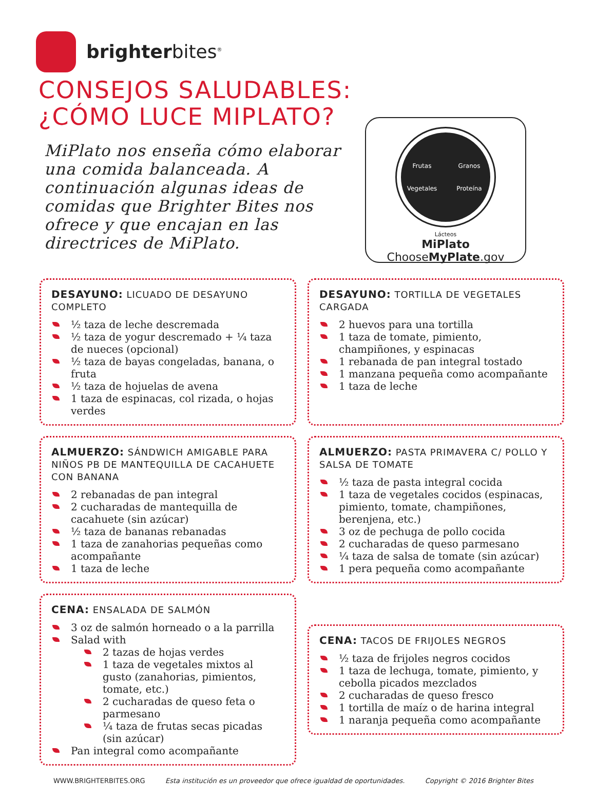brighterbites<sup>®</sup>
CONSEJOS SALUDABLES:
¿CÓMO LUCE MIPLATO?
MiPlato nos enseña cómo elaborar una comida balanceada. A continuación algunas ideas de comidas que Brighter Bites nos ofrece y que encajan en las directrices de MiPlato.
Frutas Granos Vegetales Proteína
Lácteos
MiPlato
ChooseMyPlate.gov
DESAYUNO: LICUADO DE DESAYUNO COMPLETO
½ taza de leche descremada
½ taza de yogur descremado + ¼ taza de nueces (opcional)
½ taza de bayas congeladas, banana, o fruta
½ taza de hojuelas de avena
1 taza de espinacas, col rizada, o hojas verdes
DESAYUNO: TORTILLA DE VEGETALES CARGADA
2 huevos para una tortilla
1 taza de tomate, pimiento, champiñones, y espinacas
1 rebanada de pan integral tostado
1 manzana pequeña como acompañante
1 taza de leche
ALMUERZO: SÁNDWICH AMIGABLE PARA NIÑOS PB DE MANTEQUILLA DE CACAHUETE CON BANANA
2 rebanadas de pan integral
2 cucharadas de mantequilla de cacahuete (sin azúcar)
½ taza de bananas rebanadas
1 taza de zanahorias pequeñas como acompañante
1 taza de leche
ALMUERZO: PASTA PRIMAVERA C/ POLLO Y SALSA DE TOMATE
½ taza de pasta integral cocida
1 taza de vegetales cocidos (espinacas, pimiento, tomate, champiñones, berenjena, etc.)
3 oz de pechuga de pollo cocida
2 cucharadas de queso parmesano
¼ taza de salsa de tomate (sin azúcar)
1 pera pequeña como acompañante
CENA: ENSALADA DE SALMÓN
3 oz de salmón horneado o a la parrilla
Salad with
2 tazas de hojas verdes
1 taza de vegetales mixtos al gusto (zanahorias, pimientos, tomate, etc.)
2 cucharadas de queso feta o parmesano
¼ taza de frutas secas picadas (sin azúcar)
Pan integral como acompañante
CENA: TACOS DE FRIJOLES NEGROS
½ taza de frijoles negros cocidos
1 taza de lechuga, tomate, pimiento, y cebolla picados mezclados
2 cucharadas de queso fresco
1 tortilla de maíz o de harina integral
1 naranja pequeña como acompañante
WWW.BRIGHTERBITES.ORG Esta institución es un proveedor que ofrece igualdad de oportunidades. Copyright © 2016 Brighter Bites